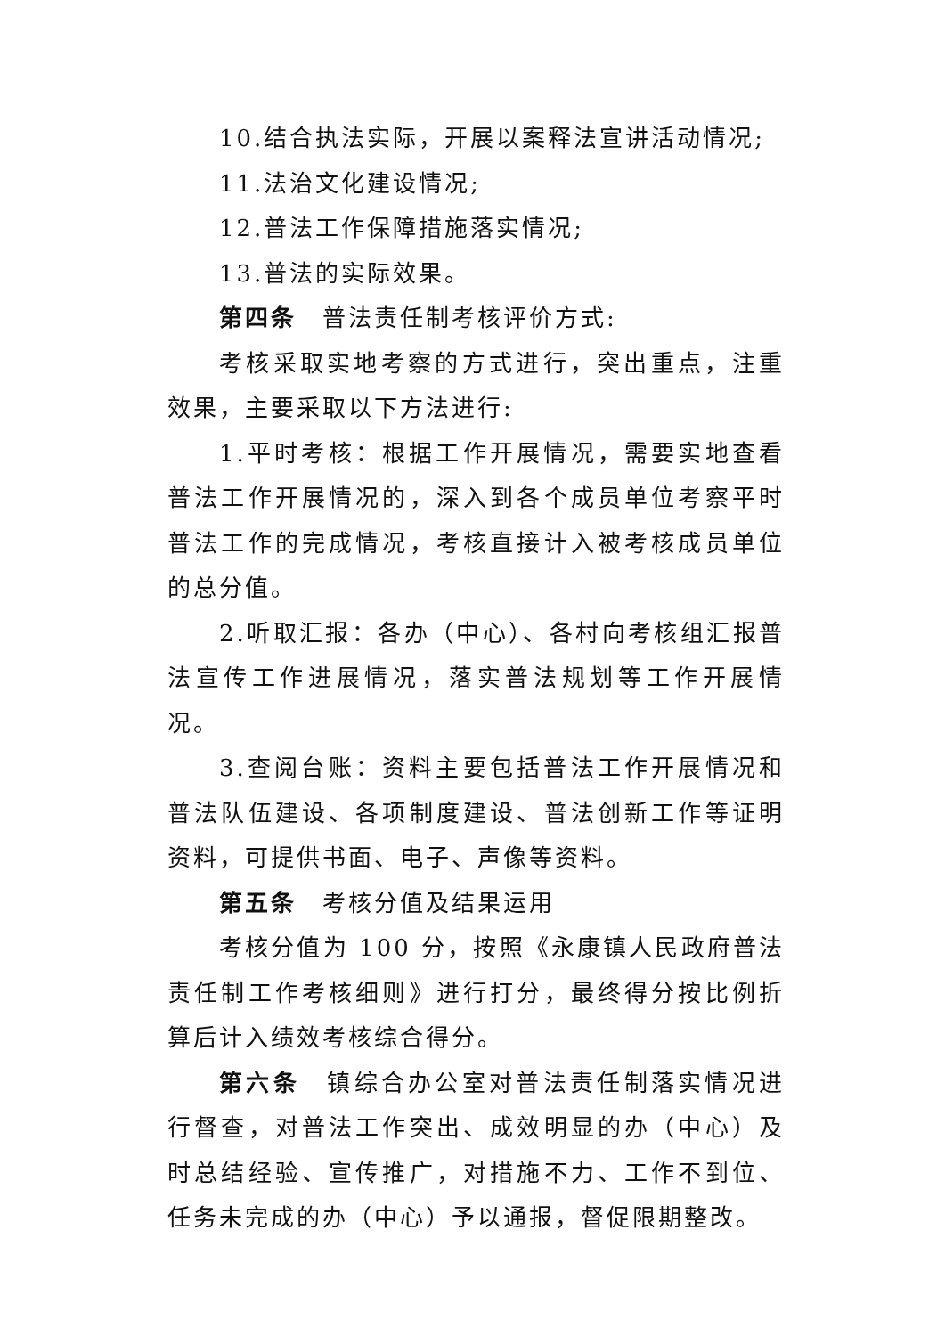10.结合执法实际，开展以案释法宣讲活动情况;
11.法治文化建设情况;
12.普法工作保障措施落实情况;
13.普法的实际效果。
第四条　普法责任制考核评价方式:
考核采取实地考察的方式进行，突出重点，注重效果，主要采取以下方法进行:
1.平时考核：根据工作开展情况，需要实地查看普法工作开展情况的，深入到各个成员单位考察平时普法工作的完成情况，考核直接计入被考核成员单位的总分值。
2.听取汇报：各办（中心）、各村向考核组汇报普法宣传工作进展情况，落实普法规划等工作开展情况。
3.查阅台账：资料主要包括普法工作开展情况和普法队伍建设、各项制度建设、普法创新工作等证明资料，可提供书面、电子、声像等资料。
第五条　考核分值及结果运用
考核分值为 100 分，按照《永康镇人民政府普法责任制工作考核细则》进行打分，最终得分按比例折算后计入绩效考核综合得分。
第六条　镇综合办公室对普法责任制落实情况进行督查，对普法工作突出、成效明显的办（中心）及时总结经验、宣传推广，对措施不力、工作不到位、任务未完成的办（中心）予以通报，督促限期整改。